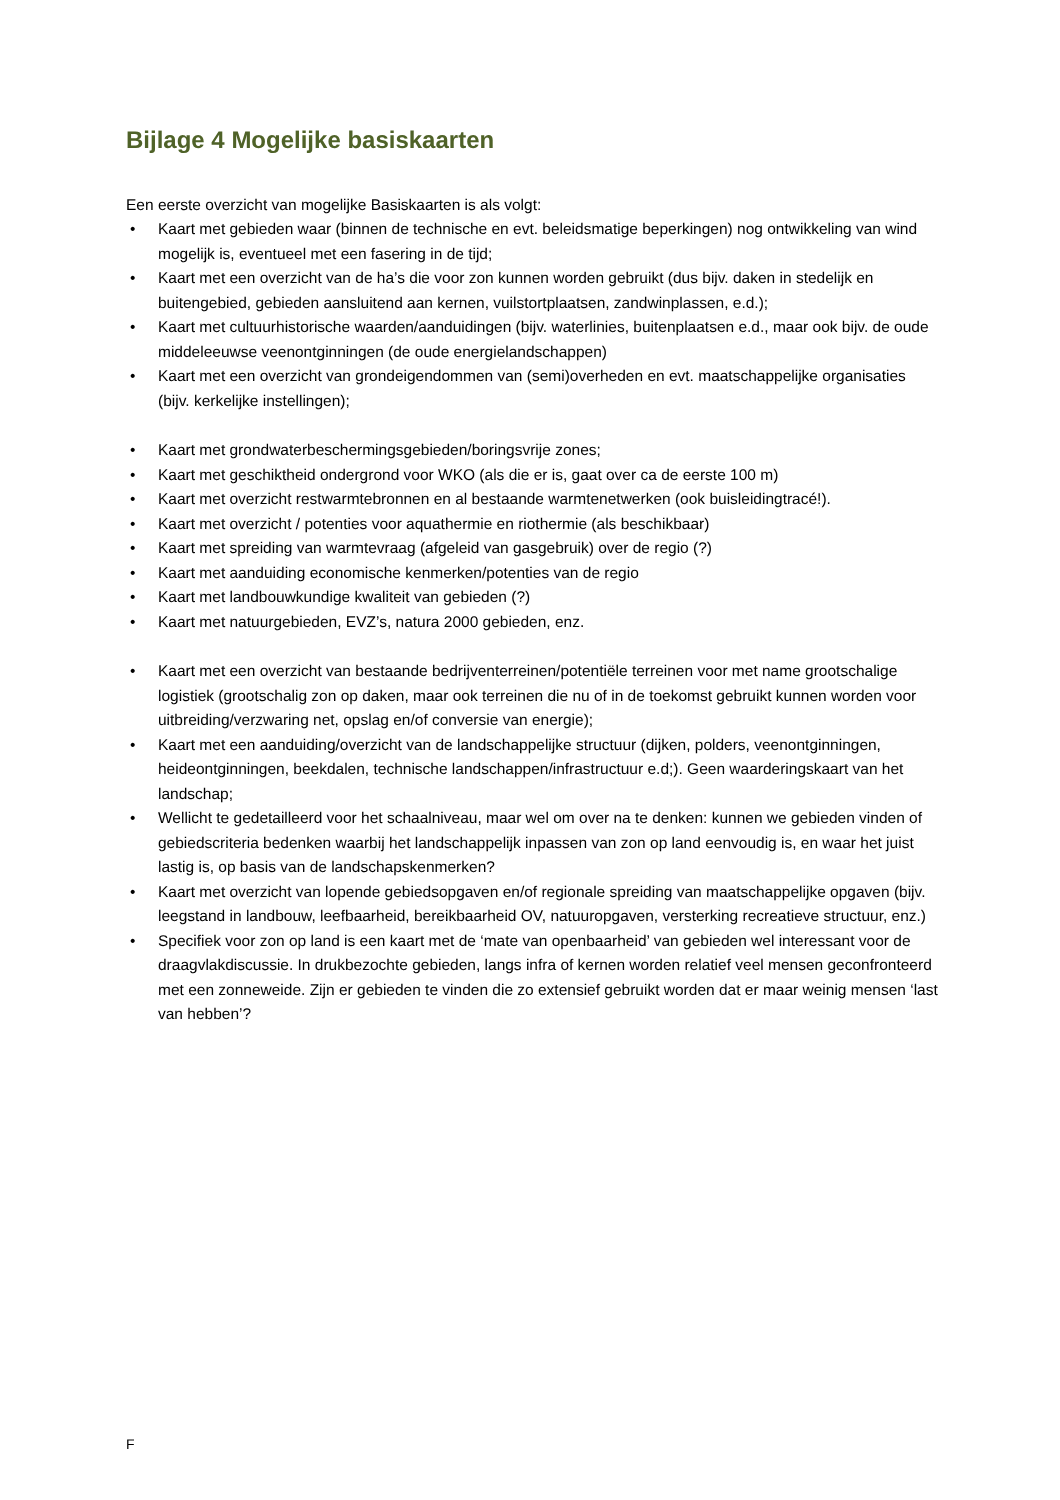Bijlage 4 Mogelijke basiskaarten
Een eerste overzicht van mogelijke Basiskaarten is als volgt:
• Kaart met gebieden waar (binnen de technische en evt. beleidsmatige beperkingen) nog ontwikkeling van wind mogelijk is, eventueel met een fasering in de tijd;
• Kaart met een overzicht van de ha’s die voor zon kunnen worden gebruikt (dus bijv. daken in stedelijk en buitengebied, gebieden aansluitend aan kernen, vuilstortplaatsen, zandwinplassen, e.d.);
• Kaart met cultuurhistorische waarden/aanduidingen (bijv. waterlinies, buitenplaatsen e.d., maar ook bijv. de oude middeleeuwse veenontginningen (de oude energielandschappen)
• Kaart met een overzicht van grondeigendommen van (semi)overheden en evt. maatschappelijke organisaties (bijv. kerkelijke instellingen);
• Kaart met grondwaterbeschermingsgebieden/boringsvrije zones;
• Kaart met geschiktheid ondergrond voor WKO (als die er is, gaat over ca de eerste 100 m)
• Kaart met overzicht restwarmtebronnen en al bestaande warmtenetwerken (ook buisleidingtracé!).
• Kaart met overzicht / potenties voor aquathermie en riothermie (als beschikbaar)
• Kaart met spreiding van warmtevraag (afgeleid van gasgebruik) over de regio (?)
• Kaart met aanduiding economische kenmerken/potenties van de regio
• Kaart met landbouwkundige kwaliteit van gebieden (?)
• Kaart met natuurgebieden, EVZ’s, natura 2000 gebieden, enz.
• Kaart met een overzicht van bestaande bedrijventerreinen/potentiële terreinen voor met name grootschalige logistiek (grootschalig zon op daken, maar ook terreinen die nu of in de toekomst gebruikt kunnen worden voor uitbreiding/verzwaring net, opslag en/of conversie van energie);
• Kaart met een aanduiding/overzicht van de landschappelijke structuur (dijken, polders, veenontginningen, heideontginningen, beekdalen, technische landschappen/infrastructuur e.d;). Geen waarderingskaart van het landschap;
• Wellicht te gedetailleerd voor het schaalniveau, maar wel om over na te denken: kunnen we gebieden vinden of gebiedscriteria bedenken waarbij het landschappelijk inpassen van zon op land eenvoudig is, en waar het juist lastig is, op basis van de landschapskenmerken?
• Kaart met overzicht van lopende gebiedsopgaven en/of regionale spreiding van maatschappelijke opgaven (bijv. leegstand in landbouw, leefbaarheid, bereikbaarheid OV, natuuropgaven, versterking recreatieve structuur, enz.)
• Specifiek voor zon op land is een kaart met de ‘mate van openbaarheid’ van gebieden wel interessant voor de draagvlakdiscussie. In drukbezochte gebieden, langs infra of kernen worden relatief veel mensen geconfronteerd met een zonneweide. Zijn er gebieden te vinden die zo extensief gebruikt worden dat er maar weinig mensen ‘last van hebben’?
F